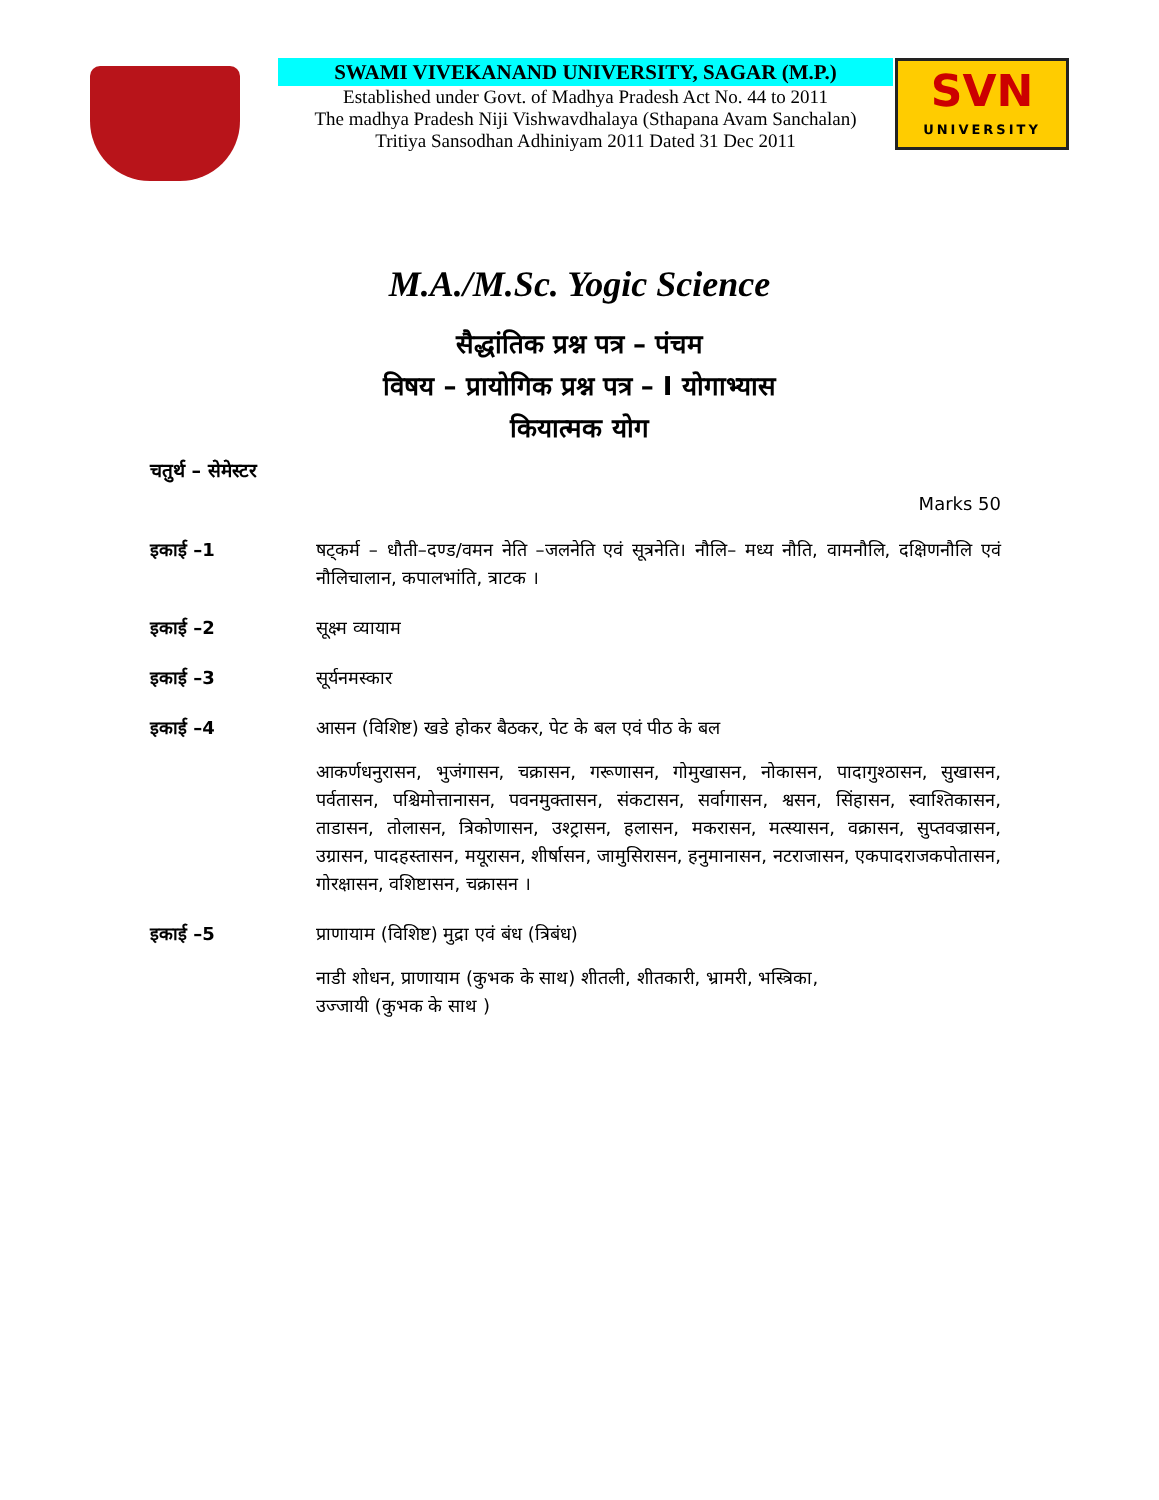SWAMI VIVEKANAND UNIVERSITY, SAGAR (M.P.)
Established under Govt. of Madhya Pradesh Act No. 44 to 2011
The madhya Pradesh Niji Vishwavdhalaya (Sthapana Avam Sanchalan)
Tritiya Sansodhan Adhiniyam 2011 Dated 31 Dec 2011
SVN
UNIVERSITY
M.A./M.Sc. Yogic Science
सैद्धांतिक प्रश्न पत्र – पंचम
विषय – प्रायोगिक प्रश्न पत्र – I योगाभ्यास
कियात्मक योग
चतुर्थ – सेमेस्टर
Marks 50
इकाई –1 षट्कर्म – धौती–दण्ड/वमन नेति –जलनेति एवं सूत्रनेति। नौलि– मध्य नौति, वामनौलि, दक्षिणनौलि एवं नौलिचालान, कपालभांति, त्राटक ।
इकाई –2 सूक्ष्म व्यायाम
इकाई –3 सूर्यनमस्कार
इकाई –4 आसन (विशिष्ट) खडे होकर बैठकर, पेट के बल एवं पीठ के बल
आकर्णधनुरासन, भुजंगासन, चक्रासन, गरूणासन, गोमुखासन, नोकासन, पादागुश्ठासन, सुखासन, पर्वतासन, पश्चिमोत्तानासन, पवनमुक्तासन, संकटासन, सर्वागासन, श्वसन, सिंहासन, स्वाश्तिकासन, ताडासन, तोलासन, त्रिकोणासन, उश्ट्रासन, हलासन, मकरासन, मत्स्यासन, वक्रासन, सुप्तवज्रासन, उग्रासन, पादहस्तासन, मयूरासन, शीर्षासन, जामुसिरासन, हनुमानासन, नटराजासन, एकपादराजकपोतासन, गोरक्षासन, वशिष्टासन, चक्रासन ।
इकाई –5 प्राणायाम (विशिष्ट) मुद्रा एवं बंध (त्रिबंध)
नाडी शोधन, प्राणायाम (कुभक के साथ) शीतली, शीतकारी, भ्रामरी, भस्त्रिका,
उज्जायी (कुभक के साथ )